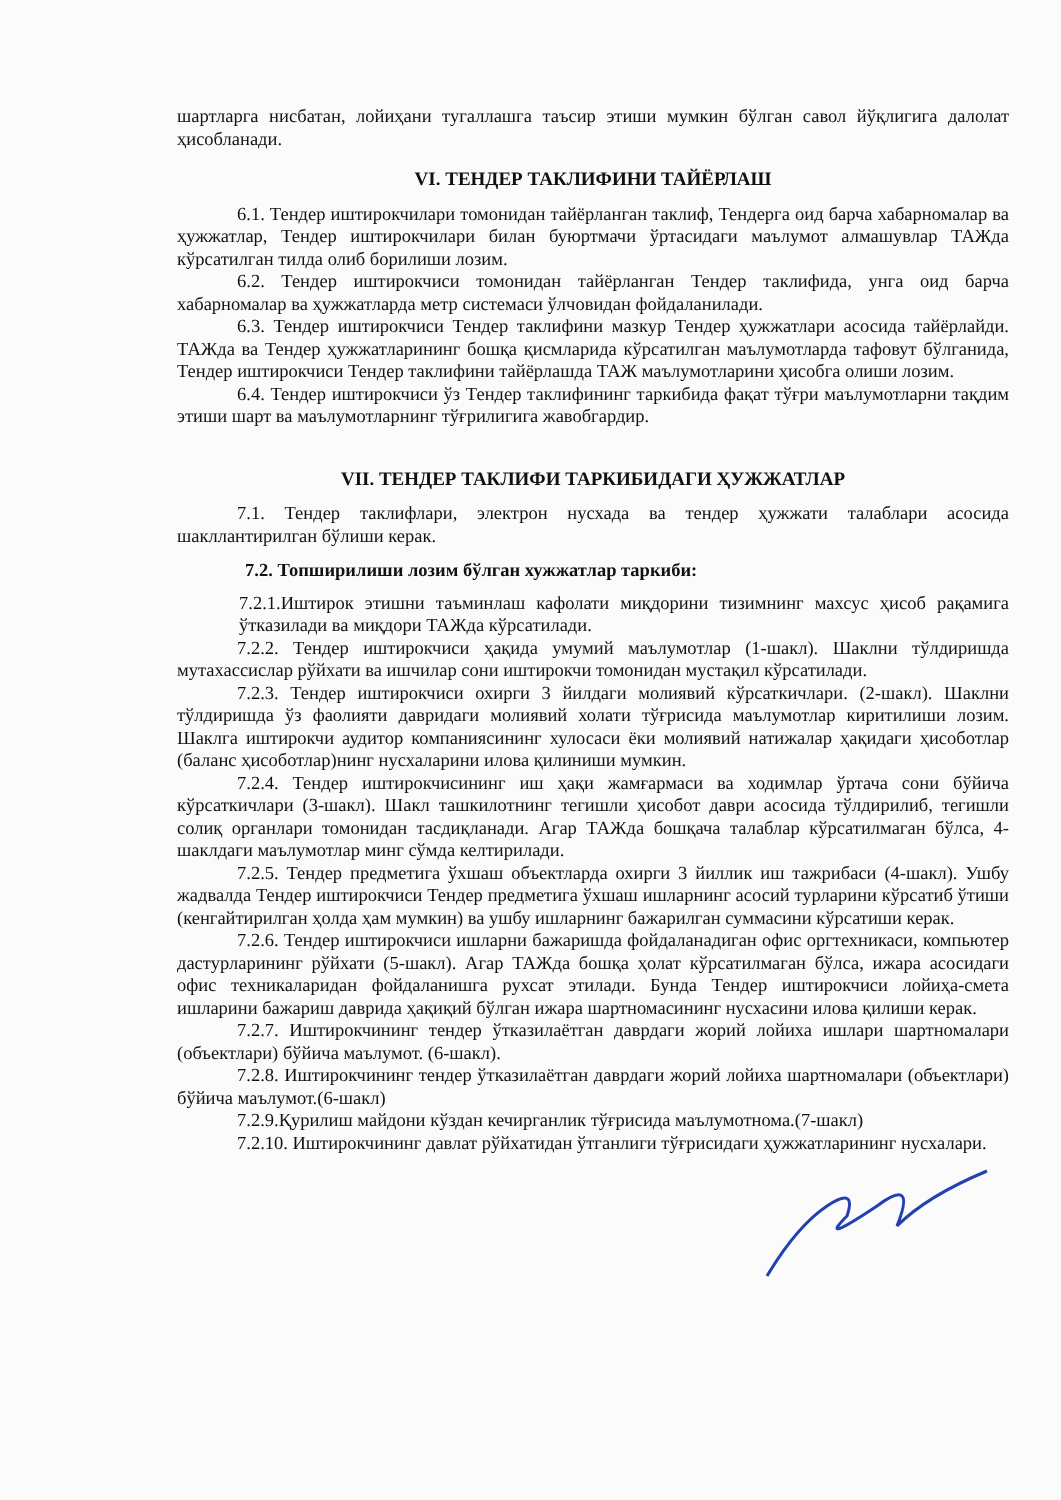шартларга нисбатан, лойиҳани тугаллашга таъсир этиши мумкин бўлган савол йўқлигига далолат ҳисобланади.
VI. ТЕНДЕР ТАКЛИФИНИ ТАЙЁРЛАШ
6.1. Тендер иштирокчилари томонидан тайёрланган таклиф, Тендерга оид барча хабарномалар ва ҳужжатлар, Тендер иштирокчилари билан буюртмачи ўртасидаги маълумот алмашувлар ТАЖда кўрсатилган тилда олиб борилиши лозим.
6.2. Тендер иштирокчиси томонидан тайёрланган Тендер таклифида, унга оид барча хабарномалар ва ҳужжатларда метр системаси ўлчовидан фойдаланилади.
6.3. Тендер иштирокчиси Тендер таклифини мазкур Тендер ҳужжатлари асосида тайёрлайди. ТАЖда ва Тендер ҳужжатларининг бошқа қисмларида кўрсатилган маълумотларда тафовут бўлганида, Тендер иштирокчиси Тендер таклифини тайёрлашда ТАЖ маълумотларини ҳисобга олиши лозим.
6.4. Тендер иштирокчиси ўз Тендер таклифининг таркибида фақат тўғри маълумотларни тақдим этиши шарт ва маълумотларнинг тўғрилигига жавобгардир.
VII. ТЕНДЕР ТАКЛИФИ ТАРКИБИДАГИ ҲУЖЖАТЛАР
7.1. Тендер таклифлари, электрон нусхада ва тендер ҳужжати талаблари асосида шакллантирилган бўлиши керак.
7.2. Топширилиши лозим бўлган хужжатлар таркиби:
7.2.1.Иштирок этишни таъминлаш кафолати миқдорини тизимнинг махсус ҳисоб рақамига ўтказилади ва миқдори ТАЖда кўрсатилади.
7.2.2. Тендер иштирокчиси ҳақида умумий маълумотлар (1-шакл). Шаклни тўлдиришда мутахассислар рўйхати ва ишчилар сони иштирокчи томонидан мустақил кўрсатилади.
7.2.3. Тендер иштирокчиси охирги 3 йилдаги молиявий кўрсаткичлари. (2-шакл). Шаклни тўлдиришда ўз фаолияти давридаги молиявий холати тўғрисида маълумотлар киритилиши лозим. Шаклга иштирокчи аудитор компаниясининг хулосаси ёки молиявий натижалар ҳақидаги ҳисоботлар (баланс ҳисоботлар)нинг нусхаларини илова қилиниши мумкин.
7.2.4. Тендер иштирокчисининг иш ҳақи жамғармаси ва ходимлар ўртача сони бўйича кўрсаткичлари (3-шакл). Шакл ташкилотнинг тегишли ҳисобот даври асосида тўлдирилиб, тегишли солиқ органлари томонидан тасдиқланади. Агар ТАЖда бошқача талаблар кўрсатилмаган бўлса, 4-шаклдаги маълумотлар минг сўмда келтирилади.
7.2.5. Тендер предметига ўхшаш объектларда охирги 3 йиллик иш тажрибаси (4-шакл). Ушбу жадвалда Тендер иштирокчиси Тендер предметига ўхшаш ишларнинг асосий турларини кўрсатиб ўтиши (кенгайтирилган ҳолда ҳам мумкин) ва ушбу ишларнинг бажарилган суммасини кўрсатиши керак.
7.2.6. Тендер иштирокчиси ишларни бажаришда фойдаланадиган офис оргтехникаси, компьютер дастурларининг рўйхати (5-шакл). Агар ТАЖда бошқа ҳолат кўрсатилмаган бўлса, ижара асосидаги офис техникаларидан фойдаланишга рухсат этилади. Бунда Тендер иштирокчиси лойиҳа-смета ишларини бажариш даврида ҳақиқий бўлган ижара шартномасининг нусхасини илова қилиши керак.
7.2.7. Иштирокчининг тендер ўтказилаётган даврдаги жорий лойиха ишлари шартномалари (объектлари) бўйича маълумот. (6-шакл).
7.2.8. Иштирокчининг тендер ўтказилаётган даврдаги жорий лойиха шартномалари (объектлари) бўйича маълумот.(6-шакл)
7.2.9.Қурилиш майдони кўздан кечирганлик тўғрисида маълумотнома.(7-шакл)
7.2.10. Иштирокчининг давлат рўйхатидан ўтганлиги тўғрисидаги ҳужжатларининг нусхалари.